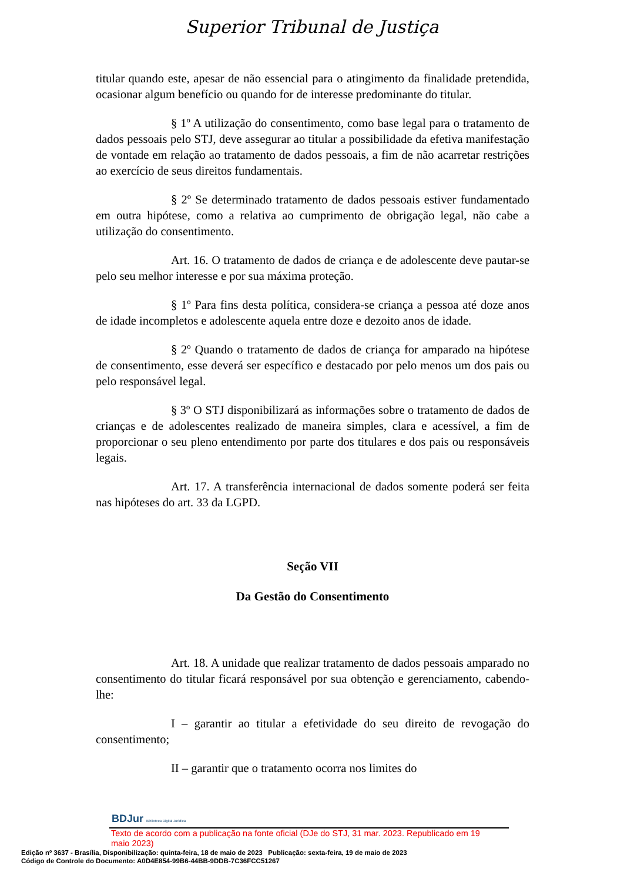Superior Tribunal de Justiça
titular quando este, apesar de não essencial para o atingimento da finalidade pretendida, ocasionar algum benefício ou quando for de interesse predominante do titular.
§ 1º A utilização do consentimento, como base legal para o tratamento de dados pessoais pelo STJ, deve assegurar ao titular a possibilidade da efetiva manifestação de vontade em relação ao tratamento de dados pessoais, a fim de não acarretar restrições ao exercício de seus direitos fundamentais.
§ 2º Se determinado tratamento de dados pessoais estiver fundamentado em outra hipótese, como a relativa ao cumprimento de obrigação legal, não cabe a utilização do consentimento.
Art. 16. O tratamento de dados de criança e de adolescente deve pautar-se pelo seu melhor interesse e por sua máxima proteção.
§ 1º Para fins desta política, considera-se criança a pessoa até doze anos de idade incompletos e adolescente aquela entre doze e dezoito anos de idade.
§ 2º Quando o tratamento de dados de criança for amparado na hipótese de consentimento, esse deverá ser específico e destacado por pelo menos um dos pais ou pelo responsável legal.
§ 3º O STJ disponibilizará as informações sobre o tratamento de dados de crianças e de adolescentes realizado de maneira simples, clara e acessível, a fim de proporcionar o seu pleno entendimento por parte dos titulares e dos pais ou responsáveis legais.
Art. 17. A transferência internacional de dados somente poderá ser feita nas hipóteses do art. 33 da LGPD.
Seção VII
Da Gestão do Consentimento
Art. 18. A unidade que realizar tratamento de dados pessoais amparado no consentimento do titular ficará responsável por sua obtenção e gerenciamento, cabendo-lhe:
I – garantir ao titular a efetividade do seu direito de revogação do consentimento;
II – garantir que o tratamento ocorra nos limites do
BDJur Biblioteca Digital Jurídica
Texto de acordo com a publicação na fonte oficial (DJe do STJ, 31 mar. 2023. Republicado em 19 maio 2023)
Edição nº 3637 - Brasília, Disponibilização: quinta-feira, 18 de maio de 2023 Publicação: sexta-feira, 19 de maio de 2023
Código de Controle do Documento: A0D4E854-99B6-44BB-9DDB-7C36FCC51267